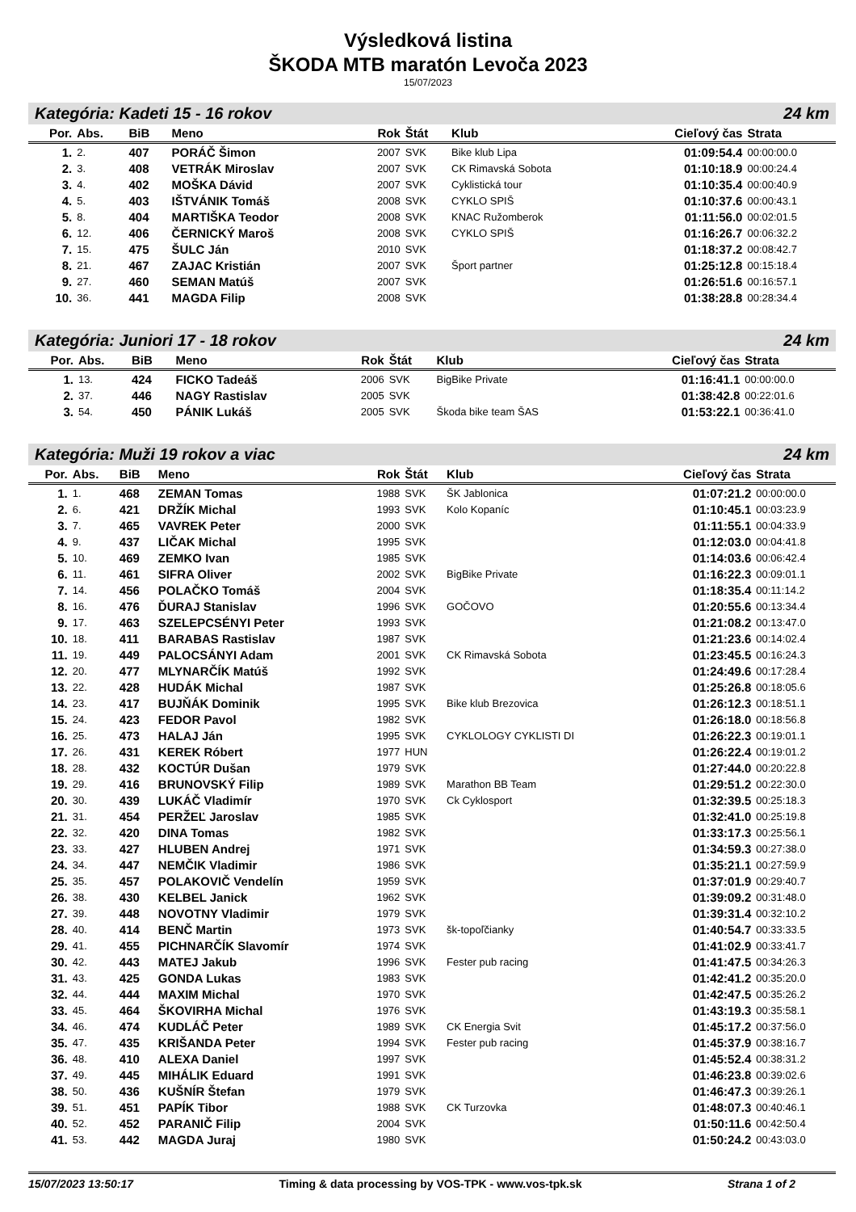Výsledková listina
ŠKODA MTB maratón Levoča 2023
15/07/2023
Kategória: Kadeti 15 - 16 rokov 24 km
| Por. | Abs. | BiB | Meno | Rok | Štát | Klub | Cieľový čas | Strata |
| --- | --- | --- | --- | --- | --- | --- | --- | --- |
| 1. | 2. | 407 | PORÁČ Šimon | 2007 | SVK | Bike klub Lipa | 01:09:54.4 | 00:00:00.0 |
| 2. | 3. | 408 | VETRÁK Miroslav | 2007 | SVK | CK Rimavská Sobota | 01:10:18.9 | 00:00:24.4 |
| 3. | 4. | 402 | MOŠKA Dávid | 2007 | SVK | Cyklistická tour | 01:10:35.4 | 00:00:40.9 |
| 4. | 5. | 403 | IŠTVÁNIK Tomáš | 2008 | SVK | CYKLO SPIŠ | 01:10:37.6 | 00:00:43.1 |
| 5. | 8. | 404 | MARTIŠKA Teodor | 2008 | SVK | KNAC Ružomberok | 01:11:56.0 | 00:02:01.5 |
| 6. | 12. | 406 | ČERNICKÝ Maroš | 2008 | SVK | CYKLO SPIŠ | 01:16:26.7 | 00:06:32.2 |
| 7. | 15. | 475 | ŠULC Ján | 2010 | SVK | | 01:18:37.2 | 00:08:42.7 |
| 8. | 21. | 467 | ZAJAC Kristián | 2007 | SVK | Šport partner | 01:25:12.8 | 00:15:18.4 |
| 9. | 27. | 460 | SEMAN Matúš | 2007 | SVK | | 01:26:51.6 | 00:16:57.1 |
| 10. | 36. | 441 | MAGDA Filip | 2008 | SVK | | 01:38:28.8 | 00:28:34.4 |
Kategória: Juniori 17 - 18 rokov 24 km
| Por. | Abs. | BiB | Meno | Rok | Štát | Klub | Cieľový čas | Strata |
| --- | --- | --- | --- | --- | --- | --- | --- | --- |
| 1. | 13. | 424 | FICKO Tadeáš | 2006 | SVK | BigBike Private | 01:16:41.1 | 00:00:00.0 |
| 2. | 37. | 446 | NAGY Rastislav | 2005 | SVK | | 01:38:42.8 | 00:22:01.6 |
| 3. | 54. | 450 | PÁNIK Lukáš | 2005 | SVK | Škoda bike team ŠAS | 01:53:22.1 | 00:36:41.0 |
Kategória: Muži 19 rokov a viac 24 km
| Por. | Abs. | BiB | Meno | Rok | Štát | Klub | Cieľový čas | Strata |
| --- | --- | --- | --- | --- | --- | --- | --- | --- |
| 1. | 1. | 468 | ZEMAN Tomas | 1988 | SVK | ŠK Jablonica | 01:07:21.2 | 00:00:00.0 |
| 2. | 6. | 421 | DRŽÍK Michal | 1993 | SVK | Kolo Kopaníc | 01:10:45.1 | 00:03:23.9 |
| 3. | 7. | 465 | VAVREK Peter | 2000 | SVK | | 01:11:55.1 | 00:04:33.9 |
| 4. | 9. | 437 | LIČAK Michal | 1995 | SVK | | 01:12:03.0 | 00:04:41.8 |
| 5. | 10. | 469 | ZEMKO Ivan | 1985 | SVK | | 01:14:03.6 | 00:06:42.4 |
| 6. | 11. | 461 | SIFRA Oliver | 2002 | SVK | BigBike Private | 01:16:22.3 | 00:09:01.1 |
| 7. | 14. | 456 | POLAČKO Tomáš | 2004 | SVK | | 01:18:35.4 | 00:11:14.2 |
| 8. | 16. | 476 | ĎURAJ Stanislav | 1996 | SVK | GOČOVO | 01:20:55.6 | 00:13:34.4 |
| 9. | 17. | 463 | SZELEPCSÉNYI Peter | 1993 | SVK | | 01:21:08.2 | 00:13:47.0 |
| 10. | 18. | 411 | BARABAS Rastislav | 1987 | SVK | | 01:21:23.6 | 00:14:02.4 |
| 11. | 19. | 449 | PALOCSÁNYI Adam | 2001 | SVK | CK Rimavská Sobota | 01:23:45.5 | 00:16:24.3 |
| 12. | 20. | 477 | MLYNARČÍK Matúš | 1992 | SVK | | 01:24:49.6 | 00:17:28.4 |
| 13. | 22. | 428 | HUDÁK Michal | 1987 | SVK | | 01:25:26.8 | 00:18:05.6 |
| 14. | 23. | 417 | BUJŇÁK Dominik | 1995 | SVK | Bike klub Brezovica | 01:26:12.3 | 00:18:51.1 |
| 15. | 24. | 423 | FEDOR Pavol | 1982 | SVK | | 01:26:18.0 | 00:18:56.8 |
| 16. | 25. | 473 | HALAJ Ján | 1995 | SVK | CYKLOLOGY CYKLISTI DI | 01:26:22.3 | 00:19:01.1 |
| 17. | 26. | 431 | KEREK Róbert | 1977 | HUN | | 01:26:22.4 | 00:19:01.2 |
| 18. | 28. | 432 | KOCTÚR Dušan | 1979 | SVK | | 01:27:44.0 | 00:20:22.8 |
| 19. | 29. | 416 | BRUNOVSKÝ Filip | 1989 | SVK | Marathon BB Team | 01:29:51.2 | 00:22:30.0 |
| 20. | 30. | 439 | LUKÁČ Vladimír | 1970 | SVK | Ck Cyklosport | 01:32:39.5 | 00:25:18.3 |
| 21. | 31. | 454 | PERŽEĽ Jaroslav | 1985 | SVK | | 01:32:41.0 | 00:25:19.8 |
| 22. | 32. | 420 | DINA Tomas | 1982 | SVK | | 01:33:17.3 | 00:25:56.1 |
| 23. | 33. | 427 | HLUBEN Andrej | 1971 | SVK | | 01:34:59.3 | 00:27:38.0 |
| 24. | 34. | 447 | NEMČIK Vladimir | 1986 | SVK | | 01:35:21.1 | 00:27:59.9 |
| 25. | 35. | 457 | POLAKOVIČ Vendelín | 1959 | SVK | | 01:37:01.9 | 00:29:40.7 |
| 26. | 38. | 430 | KELBEL Janick | 1962 | SVK | | 01:39:09.2 | 00:31:48.0 |
| 27. | 39. | 448 | NOVOTNY Vladimir | 1979 | SVK | | 01:39:31.4 | 00:32:10.2 |
| 28. | 40. | 414 | BENČ Martin | 1973 | SVK | šk-topoľčianky | 01:40:54.7 | 00:33:33.5 |
| 29. | 41. | 455 | PICHNARČÍK Slavomír | 1974 | SVK | | 01:41:02.9 | 00:33:41.7 |
| 30. | 42. | 443 | MATEJ Jakub | 1996 | SVK | Fester pub racing | 01:41:47.5 | 00:34:26.3 |
| 31. | 43. | 425 | GONDA Lukas | 1983 | SVK | | 01:42:41.2 | 00:35:20.0 |
| 32. | 44. | 444 | MAXIM Michal | 1970 | SVK | | 01:42:47.5 | 00:35:26.2 |
| 33. | 45. | 464 | ŠKOVIRHA Michal | 1976 | SVK | | 01:43:19.3 | 00:35:58.1 |
| 34. | 46. | 474 | KUDLÁČ Peter | 1989 | SVK | CK Energia Svit | 01:45:17.2 | 00:37:56.0 |
| 35. | 47. | 435 | KRIŠANDA Peter | 1994 | SVK | Fester pub racing | 01:45:37.9 | 00:38:16.7 |
| 36. | 48. | 410 | ALEXA Daniel | 1997 | SVK | | 01:45:52.4 | 00:38:31.2 |
| 37. | 49. | 445 | MIHÁLIK Eduard | 1991 | SVK | | 01:46:23.8 | 00:39:02.6 |
| 38. | 50. | 436 | KUŠNÍR Štefan | 1979 | SVK | | 01:46:47.3 | 00:39:26.1 |
| 39. | 51. | 451 | PAPÍK Tibor | 1988 | SVK | CK Turzovka | 01:48:07.3 | 00:40:46.1 |
| 40. | 52. | 452 | PARANIČ Filip | 2004 | SVK | | 01:50:11.6 | 00:42:50.4 |
| 41. | 53. | 442 | MAGDA Juraj | 1980 | SVK | | 01:50:24.2 | 00:43:03.0 |
15/07/2023 13:50:17 Timing & data processing by VOS-TPK - www.vos-tpk.sk Strana 1 of 2